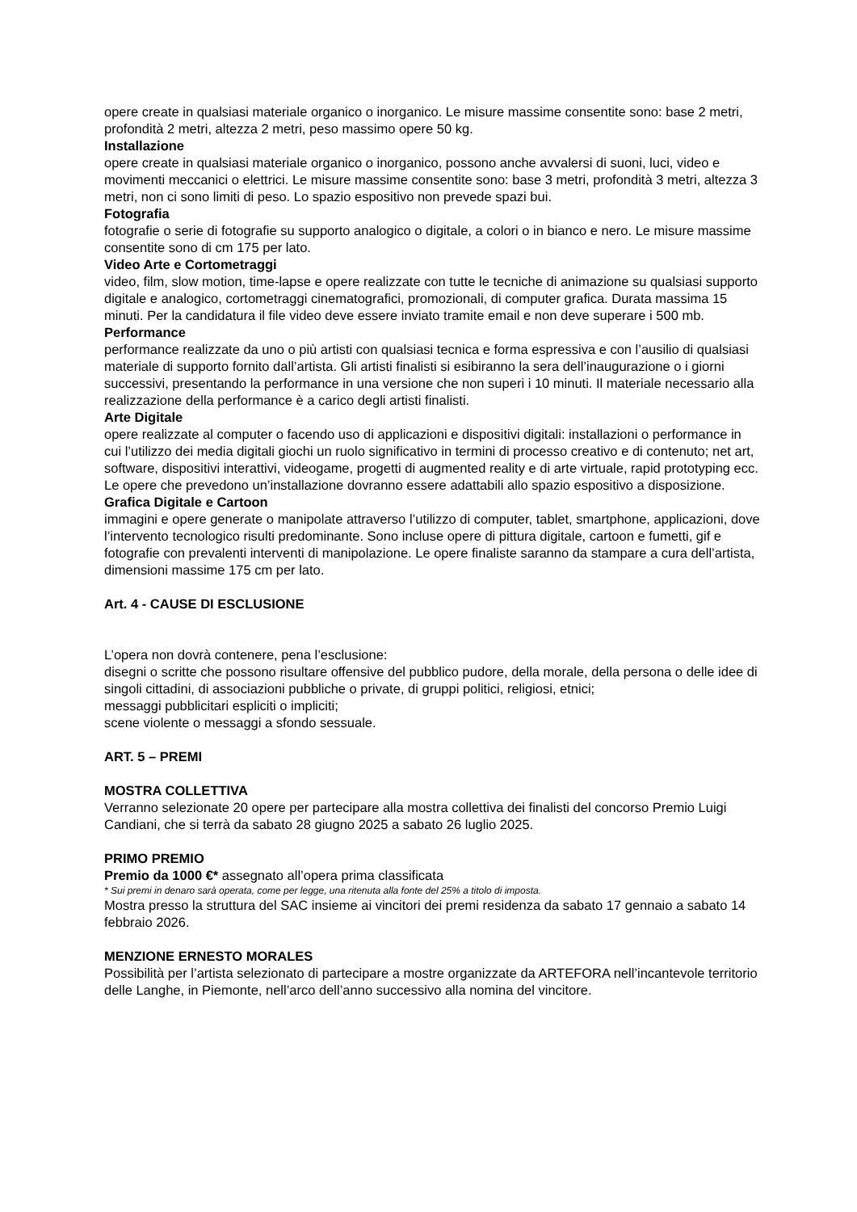opere create in qualsiasi materiale organico o inorganico. Le misure massime consentite sono: base 2 metri, profondità 2 metri, altezza 2 metri, peso massimo opere 50 kg.
Installazione
opere create in qualsiasi materiale organico o inorganico, possono anche avvalersi di suoni, luci, video e movimenti meccanici o elettrici. Le misure massime consentite sono: base 3 metri, profondità 3 metri, altezza 3 metri, non ci sono limiti di peso. Lo spazio espositivo non prevede spazi bui.
Fotografia
fotografie o serie di fotografie su supporto analogico o digitale, a colori o in bianco e nero. Le misure massime consentite sono di cm 175 per lato.
Video Arte e Cortometraggi
video, film, slow motion, time-lapse e opere realizzate con tutte le tecniche di animazione su qualsiasi supporto digitale e analogico, cortometraggi cinematografici, promozionali, di computer grafica. Durata massima 15 minuti. Per la candidatura il file video deve essere inviato tramite email e non deve superare i 500 mb.
Performance
performance realizzate da uno o più artisti con qualsiasi tecnica e forma espressiva e con l’ausilio di qualsiasi materiale di supporto fornito dall’artista. Gli artisti finalisti si esibiranno la sera dell’inaugurazione o i giorni successivi, presentando la performance in una versione che non superi i 10 minuti. Il materiale necessario alla realizzazione della performance è a carico degli artisti finalisti.
Arte Digitale
opere realizzate al computer o facendo uso di applicazioni e dispositivi digitali: installazioni o performance in cui l’utilizzo dei media digitali giochi un ruolo significativo in termini di processo creativo e di contenuto; net art, software, dispositivi interattivi, videogame, progetti di augmented reality e di arte virtuale, rapid prototyping ecc. Le opere che prevedono un’installazione dovranno essere adattabili allo spazio espositivo a disposizione.
Grafica Digitale e Cartoon
immagini e opere generate o manipolate attraverso l’utilizzo di computer, tablet, smartphone, applicazioni, dove l’intervento tecnologico risulti predominante. Sono incluse opere di pittura digitale, cartoon e fumetti, gif e fotografie con prevalenti interventi di manipolazione. Le opere finaliste saranno da stampare a cura dell’artista, dimensioni massime 175 cm per lato.
Art. 4 - CAUSE DI ESCLUSIONE
L’opera non dovrà contenere, pena l’esclusione:
disegni o scritte che possono risultare offensive del pubblico pudore, della morale, della persona o delle idee di singoli cittadini, di associazioni pubbliche o private, di gruppi politici, religiosi, etnici;
messaggi pubblicitari espliciti o impliciti;
scene violente o messaggi a sfondo sessuale.
ART. 5 – PREMI
MOSTRA COLLETTIVA
Verranno selezionate 20 opere per partecipare alla mostra collettiva dei finalisti del concorso Premio Luigi Candiani, che si terrà da sabato 28 giugno 2025 a sabato 26 luglio 2025.
PRIMO PREMIO
Premio da 1000 €* assegnato all’opera prima classificata
* Sui premi in denaro sarà operata, come per legge, una ritenuta alla fonte del 25% a titolo di imposta.
Mostra presso la struttura del SAC insieme ai vincitori dei premi residenza da sabato 17 gennaio a sabato 14 febbraio 2026.
MENZIONE ERNESTO MORALES
Possibilità per l’artista selezionato di partecipare a mostre organizzate da ARTEFORA nell’incantevole territorio delle Langhe, in Piemonte, nell’arco dell’anno successivo alla nomina del vincitore.